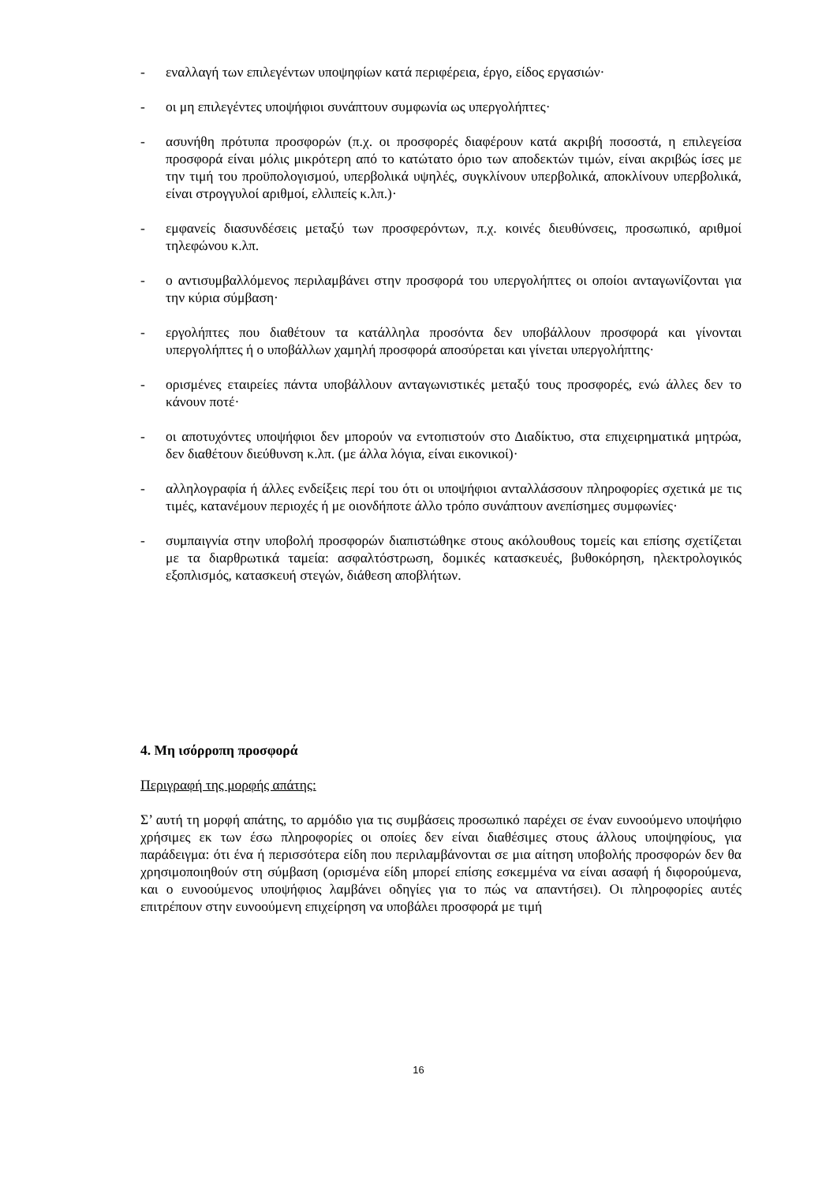- εναλλαγή των επιλεγέντων υποψηφίων κατά περιφέρεια, έργο, είδος εργασιών·
- οι μη επιλεγέντες υποψήφιοι συνάπτουν συμφωνία ως υπεργολήπτες·
- ασυνήθη πρότυπα προσφορών (π.χ. οι προσφορές διαφέρουν κατά ακριβή ποσοστά, η επιλεγείσα προσφορά είναι μόλις μικρότερη από το κατώτατο όριο των αποδεκτών τιμών, είναι ακριβώς ίσες με την τιμή του προϋπολογισμού, υπερβολικά υψηλές, συγκλίνουν υπερβολικά, αποκλίνουν υπερβολικά, είναι στρογγυλοί αριθμοί, ελλιπείς κ.λπ.)·
- εμφανείς διασυνδέσεις μεταξύ των προσφερόντων, π.χ. κοινές διευθύνσεις, προσωπικό, αριθμοί τηλεφώνου κ.λπ.
- ο αντισυμβαλλόμενος περιλαμβάνει στην προσφορά του υπεργολήπτες οι οποίοι ανταγωνίζονται για την κύρια σύμβαση·
- εργολήπτες που διαθέτουν τα κατάλληλα προσόντα δεν υποβάλλουν προσφορά και γίνονται υπεργολήπτες ή ο υποβάλλων χαμηλή προσφορά αποσύρεται και γίνεται υπεργολήπτης·
- ορισμένες εταιρείες πάντα υποβάλλουν ανταγωνιστικές μεταξύ τους προσφορές, ενώ άλλες δεν το κάνουν ποτέ·
- οι αποτυχόντες υποψήφιοι δεν μπορούν να εντοπιστούν στο Διαδίκτυο, στα επιχειρηματικά μητρώα, δεν διαθέτουν διεύθυνση κ.λπ. (με άλλα λόγια, είναι εικονικοί)·
- αλληλογραφία ή άλλες ενδείξεις περί του ότι οι υποψήφιοι ανταλλάσσουν πληροφορίες σχετικά με τις τιμές, κατανέμουν περιοχές ή με οιονδήποτε άλλο τρόπο συνάπτουν ανεπίσημες συμφωνίες·
- συμπαιγνία στην υποβολή προσφορών διαπιστώθηκε στους ακόλουθους τομείς και επίσης σχετίζεται με τα διαρθρωτικά ταμεία: ασφαλτόστρωση, δομικές κατασκευές, βυθοκόρηση, ηλεκτρολογικός εξοπλισμός, κατασκευή στεγών, διάθεση αποβλήτων.
4. Μη ισόρροπη προσφορά
Περιγραφή της μορφής απάτης:
Σ’ αυτή τη μορφή απάτης, το αρμόδιο για τις συμβάσεις προσωπικό παρέχει σε έναν ευνοούμενο υποψήφιο χρήσιμες εκ των έσω πληροφορίες οι οποίες δεν είναι διαθέσιμες στους άλλους υποψηφίους, για παράδειγμα: ότι ένα ή περισσότερα είδη που περιλαμβάνονται σε μια αίτηση υποβολής προσφορών δεν θα χρησιμοποιηθούν στη σύμβαση (ορισμένα είδη μπορεί επίσης εσκεμμένα να είναι ασαφή ή διφορούμενα, και ο ευνοούμενος υποψήφιος λαμβάνει οδηγίες για το πώς να απαντήσει). Οι πληροφορίες αυτές επιτρέπουν στην ευνοούμενη επιχείρηση να υποβάλει προσφορά με τιμή
16